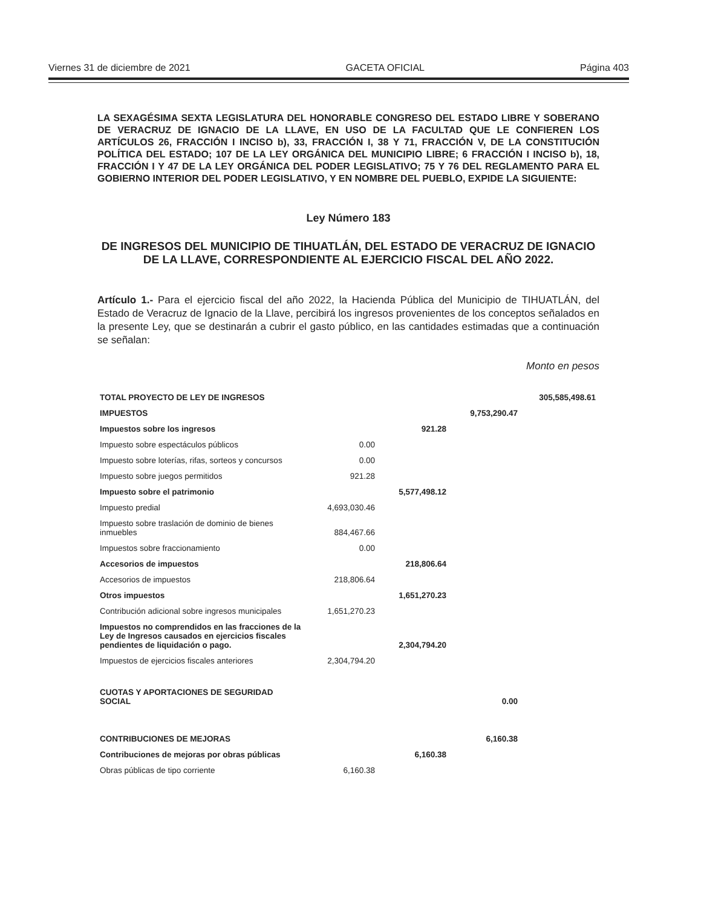Viernes 31 de diciembre de 2021 GACETA OFICIAL Página 403
LA SEXAGÉSIMA SEXTA LEGISLATURA DEL HONORABLE CONGRESO DEL ESTADO LIBRE Y SOBERANO DE VERACRUZ DE IGNACIO DE LA LLAVE, EN USO DE LA FACULTAD QUE LE CONFIEREN LOS ARTÍCULOS 26, FRACCIÓN I INCISO b), 33, FRACCIÓN I, 38 Y 71, FRACCIÓN V, DE LA CONSTITUCIÓN POLÍTICA DEL ESTADO; 107 DE LA LEY ORGÁNICA DEL MUNICIPIO LIBRE; 6 FRACCIÓN I INCISO b), 18, FRACCIÓN I Y 47 DE LA LEY ORGÁNICA DEL PODER LEGISLATIVO; 75 Y 76 DEL REGLAMENTO PARA EL GOBIERNO INTERIOR DEL PODER LEGISLATIVO, Y EN NOMBRE DEL PUEBLO, EXPIDE LA SIGUIENTE:
Ley Número 183
DE INGRESOS DEL MUNICIPIO DE TIHUATLÁN, DEL ESTADO DE VERACRUZ DE IGNACIO DE LA LLAVE, CORRESPONDIENTE AL EJERCICIO FISCAL DEL AÑO 2022.
Artículo 1.- Para el ejercicio fiscal del año 2022, la Hacienda Pública del Municipio de TIHUATLÁN, del Estado de Veracruz de Ignacio de la Llave, percibirá los ingresos provenientes de los conceptos señalados en la presente Ley, que se destinarán a cubrir el gasto público, en las cantidades estimadas que a continuación se señalan:
Monto en pesos
| TOTAL PROYECTO DE LEY DE INGRESOS | | | | 305,585,498.61 |
| IMPUESTOS | | | 9,753,290.47 | |
| Impuestos sobre los ingresos | | 921.28 | | |
| Impuesto sobre espectáculos públicos | 0.00 | | | |
| Impuesto sobre loterías, rifas, sorteos y concursos | 0.00 | | | |
| Impuesto sobre juegos permitidos | 921.28 | | | |
| Impuesto sobre el patrimonio | | 5,577,498.12 | | |
| Impuesto predial | 4,693,030.46 | | | |
| Impuesto sobre traslación de dominio de bienes inmuebles | 884,467.66 | | | |
| Impuestos sobre fraccionamiento | 0.00 | | | |
| Accesorios de impuestos | | 218,806.64 | | |
| Accesorios de impuestos | 218,806.64 | | | |
| Otros impuestos | | 1,651,270.23 | | |
| Contribución adicional sobre ingresos municipales | 1,651,270.23 | | | |
| Impuestos no comprendidos en las fracciones de la Ley de Ingresos causados en ejercicios fiscales pendientes de liquidación o pago. | | 2,304,794.20 | | |
| Impuestos de ejercicios fiscales anteriores | 2,304,794.20 | | | |
| CUOTAS Y APORTACIONES DE SEGURIDAD SOCIAL | | | 0.00 | |
| CONTRIBUCIONES DE MEJORAS | | | 6,160.38 | |
| Contribuciones de mejoras por obras públicas | | 6,160.38 | | |
| Obras públicas de tipo corriente | 6,160.38 | | | |